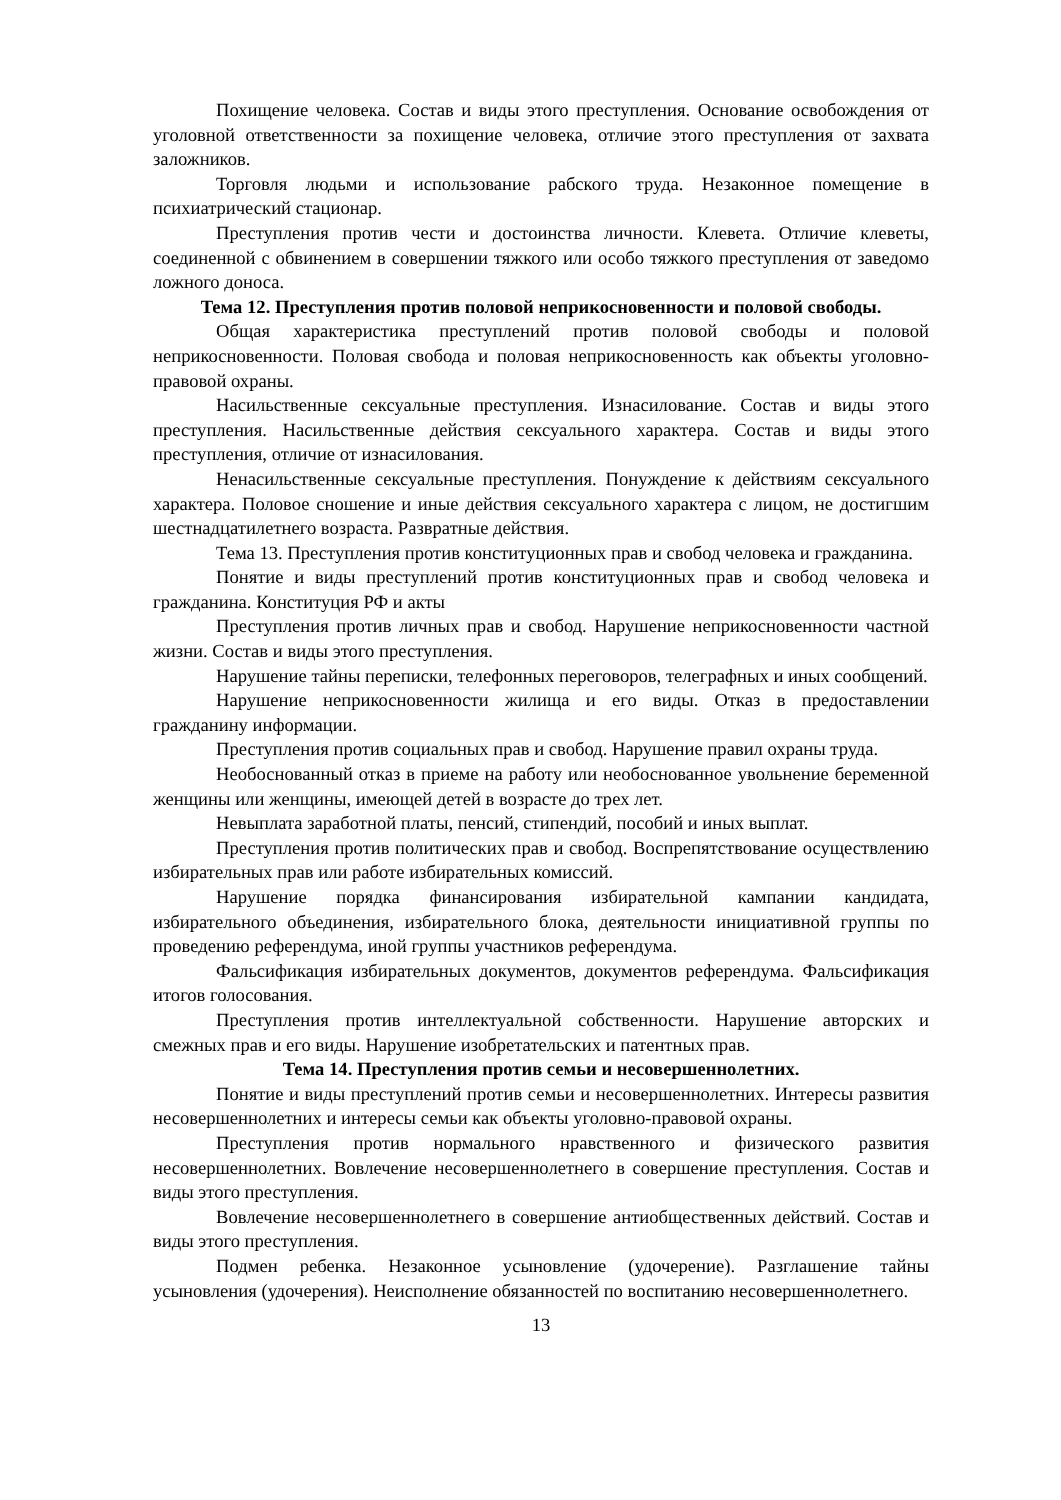Похищение человека. Состав и виды этого преступления. Основание освобождения от уголовной ответственности за похищение человека, отличие этого преступления от захвата заложников.
Торговля людьми и использование рабского труда. Незаконное помещение в психиатрический стационар.
Преступления против чести и достоинства личности. Клевета. Отличие клеветы, соединенной с обвинением в совершении тяжкого или особо тяжкого преступления от заведомо ложного доноса.
Тема 12. Преступления против половой неприкосновенности и половой свободы.
Общая характеристика преступлений против половой свободы и половой неприкосновенности. Половая свобода и половая неприкосновенность как объекты уголовно-правовой охраны.
Насильственные сексуальные преступления. Изнасилование. Состав и виды этого преступления. Насильственные действия сексуального характера. Состав и виды этого преступления, отличие от изнасилования.
Ненасильственные сексуальные преступления. Понуждение к действиям сексуального характера. Половое сношение и иные действия сексуального характера с лицом, не достигшим шестнадцатилетнего возраста. Развратные действия.
Тема 13. Преступления против конституционных прав и свобод человека и гражданина.
Понятие и виды преступлений против конституционных прав и свобод человека и гражданина. Конституция РФ и акты
Преступления против личных прав и свобод. Нарушение неприкосновенности частной жизни. Состав и виды этого преступления.
Нарушение тайны переписки, телефонных переговоров, телеграфных и иных сообщений.
Нарушение неприкосновенности жилища и его виды. Отказ в предоставлении гражданину информации.
Преступления против социальных прав и свобод. Нарушение правил охраны труда.
Необоснованный отказ в приеме на работу или необоснованное увольнение беременной женщины или женщины, имеющей детей в возрасте до трех лет.
Невыплата заработной платы, пенсий, стипендий, пособий и иных выплат.
Преступления против политических прав и свобод. Воспрепятствование осуществлению избирательных прав или работе избирательных комиссий.
Нарушение порядка финансирования избирательной кампании кандидата, избирательного объединения, избирательного блока, деятельности инициативной группы по проведению референдума, иной группы участников референдума.
Фальсификация избирательных документов, документов референдума. Фальсификация итогов голосования.
Преступления против интеллектуальной собственности. Нарушение авторских и смежных прав и его виды. Нарушение изобретательских и патентных прав.
Тема 14. Преступления против семьи и несовершеннолетних.
Понятие и виды преступлений против семьи и несовершеннолетних. Интересы развития несовершеннолетних и интересы семьи как объекты уголовно-правовой охраны.
Преступления против нормального нравственного и физического развития несовершеннолетних. Вовлечение несовершеннолетнего в совершение преступления. Состав и виды этого преступления.
Вовлечение несовершеннолетнего в совершение антиобщественных действий. Состав и виды этого преступления.
Подмен ребенка. Незаконное усыновление (удочерение). Разглашение тайны усыновления (удочерения). Неисполнение обязанностей по воспитанию несовершеннолетнего.
13